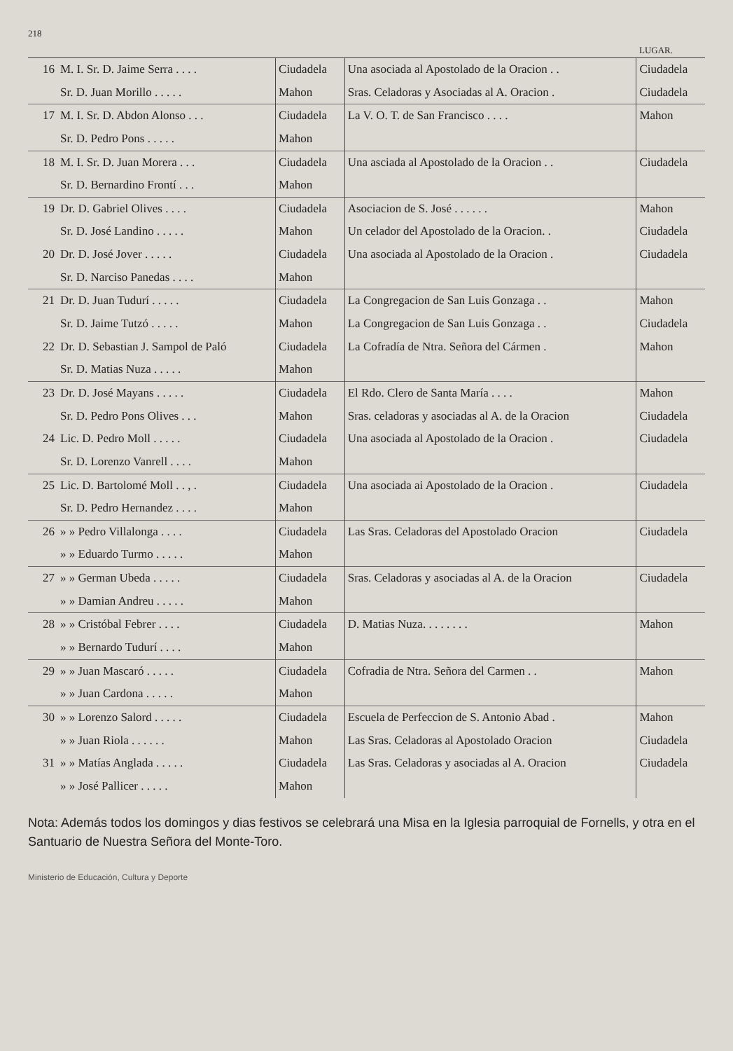218
| | | | | LUGAR. |
| --- | --- | --- | --- | --- |
| 16 | M. I. Sr. D. Jaime Serra . . . . | Ciudadela | Una asociada al Apostolado de la Oracion . . | Ciudadela |
| | Sr. D. Juan Morillo . . . . . | Mahon | Sras. Celadoras y Asociadas al A. Oracion . | Ciudadela |
| 17 | M. I. Sr. D. Abdon Alonso . . . | Ciudadela | La V. O. T. de San Francisco . . . . | Mahon |
| | Sr. D. Pedro Pons . . . . . | Mahon | | |
| 18 | M. I. Sr. D. Juan Morera . . . | Ciudadela | Una asciada al Apostolado de la Oracion . . | Ciudadela |
| | Sr. D. Bernardino Frontí . . . | Mahon | | |
| 19 | Dr. D. Gabriel Olives . . . . | Ciudadela | Asociacion de S. José . . . . . . | Mahon |
| | Sr. D. José Landino . . . . . | Mahon | Un celador del Apostolado de la Oracion. . | Ciudadela |
| 20 | Dr. D. José Jover . . . . . | Ciudadela | Una asociada al Apostolado de la Oracion . | Ciudadela |
| | Sr. D. Narciso Panedas . . . . | Mahon | | |
| 21 | Dr. D. Juan Tudurí . . . . . | Ciudadela | La Congregacion de San Luis Gonzaga . . | Mahon |
| | Sr. D. Jaime Tutzó . . . . . | Mahon | La Congregacion de San Luis Gonzaga . . | Ciudadela |
| 22 | Dr. D. Sebastian J. Sampol de Paló | Ciudadela | La Cofradía de Ntra. Señora del Cármen . | Mahon |
| | Sr. D. Matias Nuza . . . . . | Mahon | | |
| 23 | Dr. D. José Mayans . . . . . | Ciudadela | El Rdo. Clero de Santa María . . . . | Mahon |
| | Sr. D. Pedro Pons Olives . . . | Mahon | Sras. celadoras y asociadas al A. de la Oracion | Ciudadela |
| 24 | Lic. D. Pedro Moll . . . . . | Ciudadela | Una asociada al Apostolado de la Oracion . | Ciudadela |
| | Sr. D. Lorenzo Vanrell . . . . | Mahon | | |
| 25 | Lic. D. Bartolomé Moll . . , . | Ciudadela | Una asociada ai Apostolado de la Oracion . | Ciudadela |
| | Sr. D. Pedro Hernandez . . . . | Mahon | | |
| 26 | » » Pedro Villalonga . . . . | Ciudadela | Las Sras. Celadoras del Apostolado Oracion | Ciudadela |
| | » » Eduardo Turmo . . . . . | Mahon | | |
| 27 | » » German Ubeda . . . . . | Ciudadela | Sras. Celadoras y asociadas al A. de la Oracion | Ciudadela |
| | » » Damian Andreu . . . . . | Mahon | | |
| 28 | » » Cristóbal Febrer . . . . | Ciudadela | D. Matias Nuza. . . . . . . . | Mahon |
| | » » Bernardo Tudurí . . . . | Mahon | | |
| 29 | » » Juan Mascaró . . . . . | Ciudadela | Cofradia de Ntra. Señora del Carmen . . | Mahon |
| | » » Juan Cardona . . . . . | Mahon | | |
| 30 | » » Lorenzo Salord . . . . . | Ciudadela | Escuela de Perfeccion de S. Antonio Abad . | Mahon |
| | » » Juan Riola . . . . . . | Mahon | Las Sras. Celadoras al Apostolado Oracion | Ciudadela |
| 31 | » » Matías Anglada . . . . . | Ciudadela | Las Sras. Celadoras y asociadas al A. Oracion | Ciudadela |
| | » » José Pallicer . . . . . | Mahon | | |
Nota: Además todos los domingos y dias festivos se celebrará una Misa en la Iglesia parroquial de Fornells, y otra en el Santuario de Nuestra Señora del Monte-Toro.
Ministerio de Educación, Cultura y Deporte